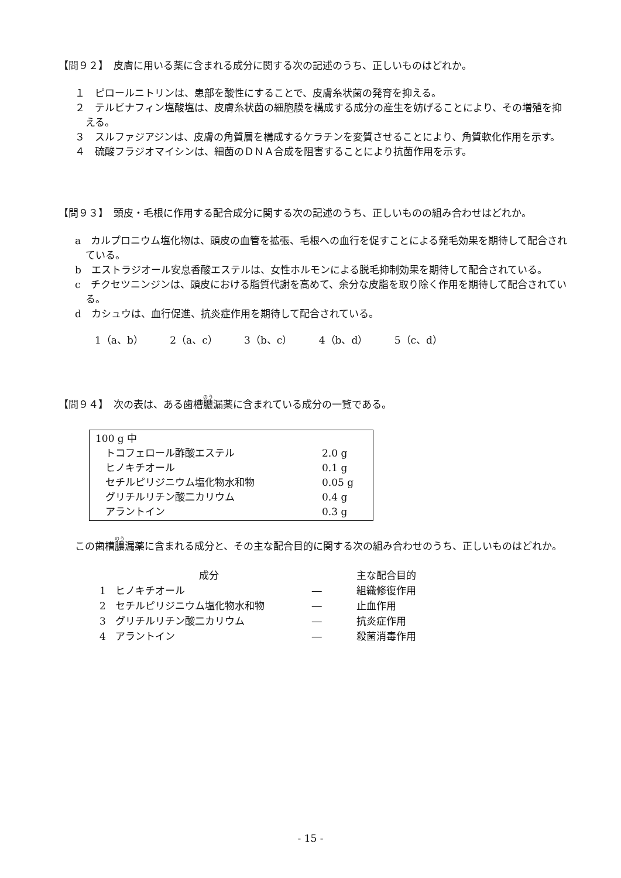【問９２】　皮膚に用いる薬に含まれる成分に関する次の記述のうち、正しいものはどれか。
１　ピロールニトリンは、患部を酸性にすることで、皮膚糸状菌の発育を抑える。
２　テルビナフィン塩酸塩は、皮膚糸状菌の細胞膜を構成する成分の産生を妨げることにより、その増殖を抑える。
３　スルファジアジンは、皮膚の角質層を構成するケラチンを変質させることにより、角質軟化作用を示す。
４　硫酸フラジオマイシンは、細菌のＤＮＡ合成を阻害することにより抗菌作用を示す。
【問９３】　頭皮・毛根に作用する配合成分に関する次の記述のうち、正しいものの組み合わせはどれか。
a　カルプロニウム塩化物は、頭皮の血管を拡張、毛根への血行を促すことによる発毛効果を期待して配合されている。
b　エストラジオール安息香酸エステルは、女性ホルモンによる脱毛抑制効果を期待して配合されている。
c　チクセツニンジンは、頭皮における脂質代謝を高めて、余分な皮脂を取り除く作用を期待して配合されている。
d　カシュウは、血行促進、抗炎症作用を期待して配合されている。
1（a、b） 2（a、c） 3（b、c） 4（b、d） 5（c、d）
【問９４】　次の表は、ある歯槽膿漏薬に含まれている成分の一覧である。
| 100 g 中 | |
| トコフェロール酢酸エステル | 2.0 g |
| ヒノキチオール | 0.1 g |
| セチルピリジニウム塩化物水和物 | 0.05 g |
| グリチルリチン酸二カリウム | 0.4 g |
| アラントイン | 0.3 g |
この歯槽膿漏薬に含まれる成分と、その主な配合目的に関する次の組み合わせのうち、正しいものはどれか。
| | 成分 | | 主な配合目的 |
| --- | --- | --- | --- |
| 1 | ヒノキチオール | ― | 組織修復作用 |
| 2 | セチルピリジニウム塩化物水和物 | ― | 止血作用 |
| 3 | グリチルリチン酸二カリウム | ― | 抗炎症作用 |
| 4 | アラントイン | ― | 殺菌消毒作用 |
- 15 -